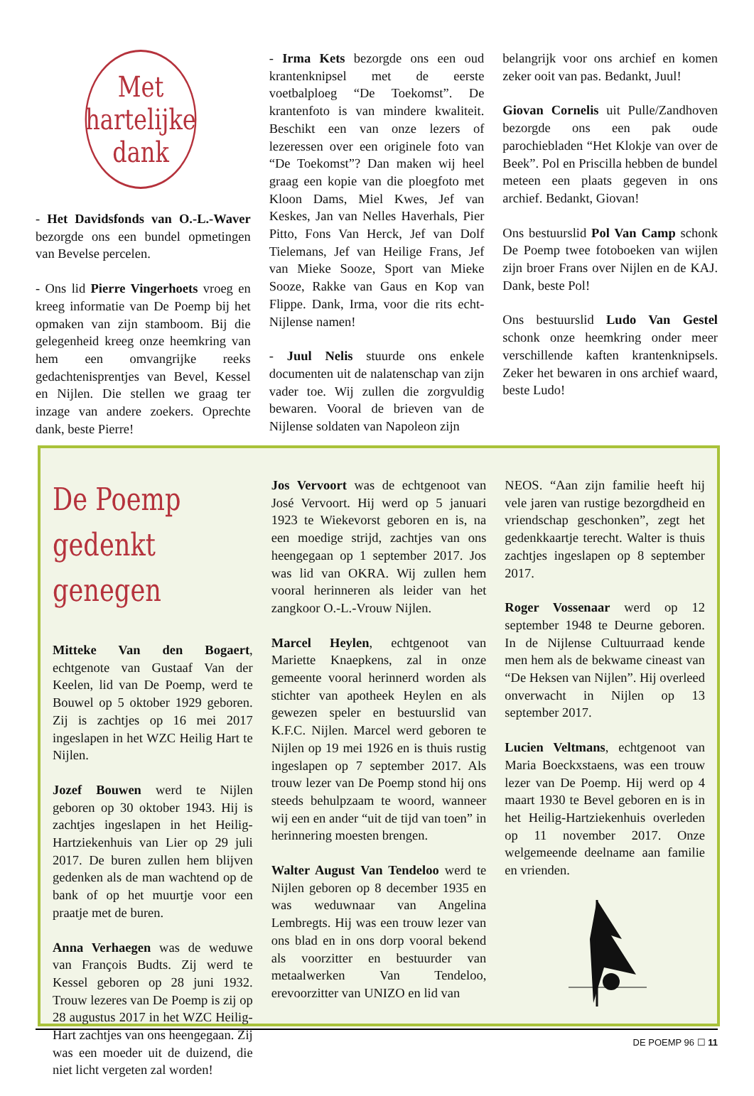Met
hartelijke
dank
- Het Davidsfonds van O.-L.-Waver bezorgde ons een bundel opmetingen van Bevelse percelen.
- Ons lid Pierre Vingerhoets vroeg en kreeg informatie van De Poemp bij het opmaken van zijn stamboom. Bij die gelegenheid kreeg onze heemkring van hem een omvangrijke reeks gedachtenisprentjes van Bevel, Kessel en Nijlen. Die stellen we graag ter inzage van andere zoekers. Oprechte dank, beste Pierre!
- Irma Kets bezorgde ons een oud krantenknipsel met de eerste voetbalploeg “De Toekomst”. De krantenfoto is van mindere kwaliteit. Beschikt een van onze lezers of lezeressen over een originele foto van “De Toekomst”? Dan maken wij heel graag een kopie van die ploegfoto met Kloon Dams, Miel Kwes, Jef van Keskes, Jan van Nelles Haverhals, Pier Pitto, Fons Van Herck, Jef van Dolf Tielemans, Jef van Heilige Frans, Jef van Mieke Sooze, Sport van Mieke Sooze, Rakke van Gaus en Kop van Flippe. Dank, Irma, voor die rits echt-Nijlense namen!
- Juul Nelis stuurde ons enkele documenten uit de nalatenschap van zijn vader toe. Wij zullen die zorgvuldig bewaren. Vooral de brieven van de Nijlense soldaten van Napoleon zijn
belangrijk voor ons archief en komen zeker ooit van pas. Bedankt, Juul!
Giovan Cornelis uit Pulle/Zandhoven bezorgde ons een pak oude parochiebladen “Het Klokje van over de Beek”. Pol en Priscilla hebben de bundel meteen een plaats gegeven in ons archief. Bedankt, Giovan!
Ons bestuurslid Pol Van Camp schonk De Poemp twee fotoboeken van wijlen zijn broer Frans over Nijlen en de KAJ. Dank, beste Pol!
Ons bestuurslid Ludo Van Gestel schonk onze heemkring onder meer verschillende kaften krantenknipsels. Zeker het bewaren in ons archief waard, beste Ludo!
De Poemp
gedenkt genegen
Mitteke Van den Bogaert, echtgenote van Gustaaf Van der Keelen, lid van De Poemp, werd te Bouwel op 5 oktober 1929 geboren. Zij is zachtjes op 16 mei 2017 ingeslapen in het WZC Heilig Hart te Nijlen.
Jozef Bouwen werd te Nijlen geboren op 30 oktober 1943. Hij is zachtjes ingeslapen in het Heilig-Hartziekenhuis van Lier op 29 juli 2017. De buren zullen hem blijven gedenken als de man wachtend op de bank of op het muurtje voor een praatje met de buren.
Anna Verhaegen was de weduwe van François Budts. Zij werd te Kessel geboren op 28 juni 1932. Trouw lezeres van De Poemp is zij op 28 augustus 2017 in het WZC Heilig-Hart zachtjes van ons heengegaan. Zij was een moeder uit de duizend, die niet licht vergeten zal worden!
Jos Vervoort was de echtgenoot van José Vervoort. Hij werd op 5 januari 1923 te Wiekevorst geboren en is, na een moedige strijd, zachtjes van ons heengegaan op 1 september 2017. Jos was lid van OKRA. Wij zullen hem vooral herinneren als leider van het zangkoor O.-L.-Vrouw Nijlen.
Marcel Heylen, echtgenoot van Mariette Knaepkens, zal in onze gemeente vooral herinnerd worden als stichter van apotheek Heylen en als gewezen speler en bestuurslid van K.F.C. Nijlen. Marcel werd geboren te Nijlen op 19 mei 1926 en is thuis rustig ingeslapen op 7 september 2017. Als trouw lezer van De Poemp stond hij ons steeds behulpzaam te woord, wanneer wij een en ander “uit de tijd van toen” in herinnering moesten brengen.
Walter August Van Tendeloo werd te Nijlen geboren op 8 december 1935 en was weduwnaar van Angelina Lembregts. Hij was een trouw lezer van ons blad en in ons dorp vooral bekend als voorzitter en bestuurder van metaalwerken Van Tendeloo, erevoorzitter van UNIZO en lid van
NEOS. “Aan zijn familie heeft hij vele jaren van rustige bezorgdheid en vriendschap geschonken”, zegt het gedenkkaartje terecht. Walter is thuis zachtjes ingeslapen op 8 september 2017.
Roger Vossenaar werd op 12 september 1948 te Deurne geboren. In de Nijlense Cultuurraad kende men hem als de bekwame cineast van “De Heksen van Nijlen”. Hij overleed onverwacht in Nijlen op 13 september 2017.
Lucien Veltmans, echtgenoot van Maria Boeckxstaens, was een trouw lezer van De Poemp. Hij werd op 4 maart 1930 te Bevel geboren en is in het Heilig-Hartziekenhuis overleden op 11 november 2017. Onze welgemeende deelname aan familie en vrienden.
DE POEMP 96 ☐ 11